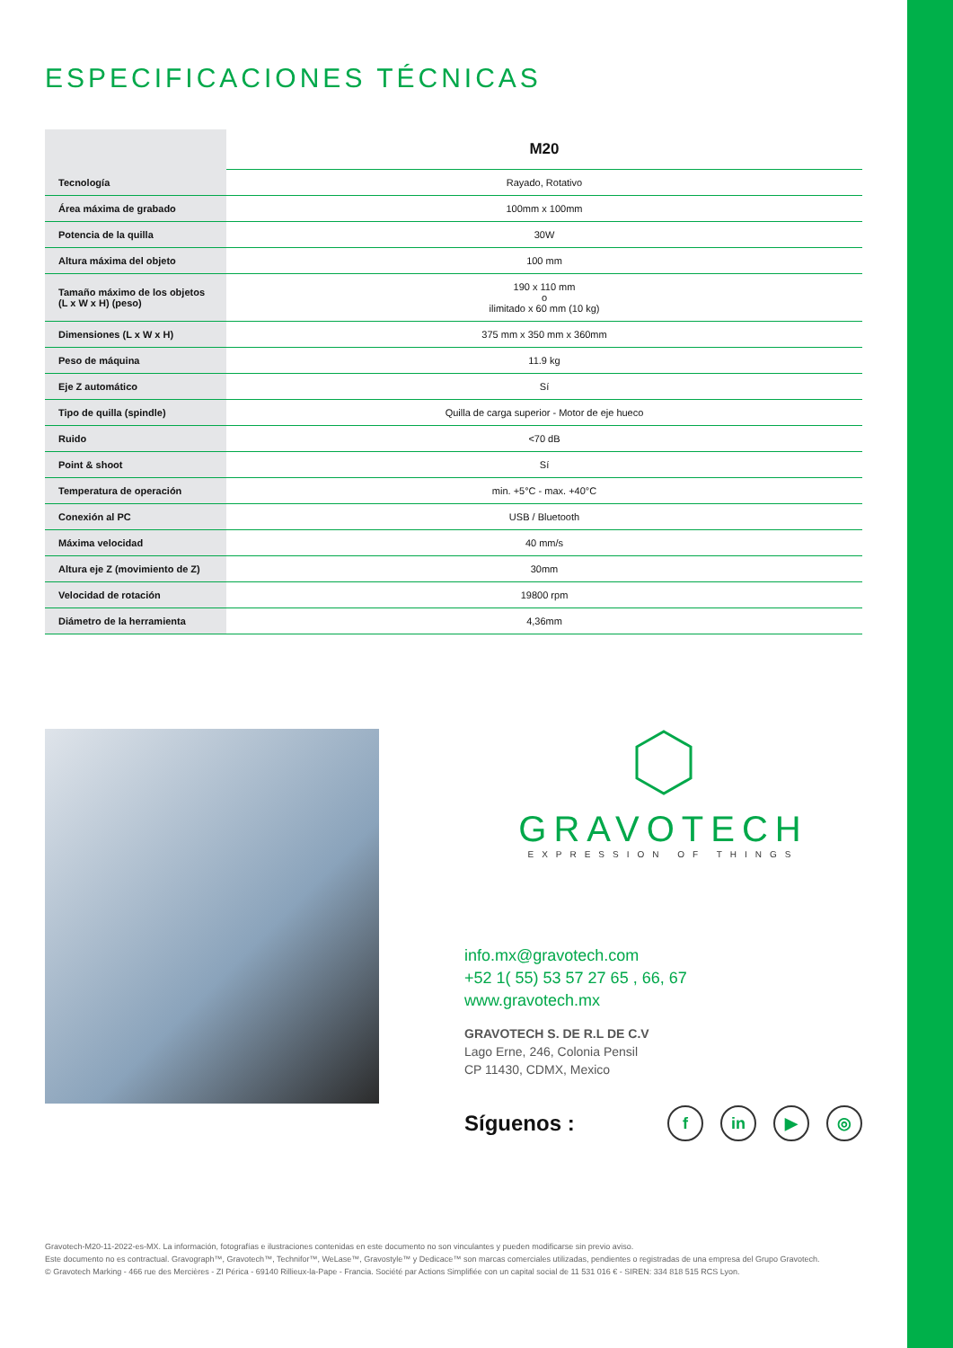ESPECIFICACIONES TÉCNICAS
| | M20 |
| Tecnología | Rayado, Rotativo |
| Área máxima de grabado | 100mm x 100mm |
| Potencia de la quilla | 30W |
| Altura máxima del objeto | 100 mm |
| Tamaño máximo de los objetos (L x W x H) (peso) | 190 x 110 mm o ilimitado x 60 mm (10 kg) |
| Dimensiones (L x W x H) | 375 mm x 350 mm x 360mm |
| Peso de máquina | 11.9 kg |
| Eje Z automático | Sí |
| Tipo de quilla (spindle) | Quilla de carga superior - Motor de eje hueco |
| Ruido | <70 dB |
| Point & shoot | Sí |
| Temperatura de operación | min. +5°C - max. +40°C |
| Conexión al PC | USB / Bluetooth |
| Máxima velocidad | 40 mm/s |
| Altura eje Z (movimiento de Z) | 30mm |
| Velocidad de rotación | 19800 rpm |
| Diámetro de la herramienta | 4,36mm |
GRAVOTECH
EXPRESSION OF THINGS
info.mx@gravotech.com
+52 1( 55) 53 57 27 65 , 66, 67
www.gravotech.mx
GRAVOTECH S. DE R.L DE C.V
Lago Erne, 246, Colonia Pensil
CP 11430, CDMX, Mexico
Síguenos : f in ▶ ◎
Gravotech-M20-11-2022-es-MX. La información, fotografías e ilustraciones contenidas en este documento no son vinculantes y pueden modificarse sin previo aviso.
Este documento no es contractual. Gravograph™, Gravotech™, Technifor™, WeLase™, Gravostyle™ y Dedicace™ son marcas comerciales utilizadas, pendientes o registradas de una empresa del Grupo Gravotech.
© Gravotech Marking - 466 rue des Mercières - ZI Périca - 69140 Rillieux-la-Pape - Francia. Société par Actions Simplifiée con un capital social de 11 531 016 € - SIREN: 334 818 515 RCS Lyon.